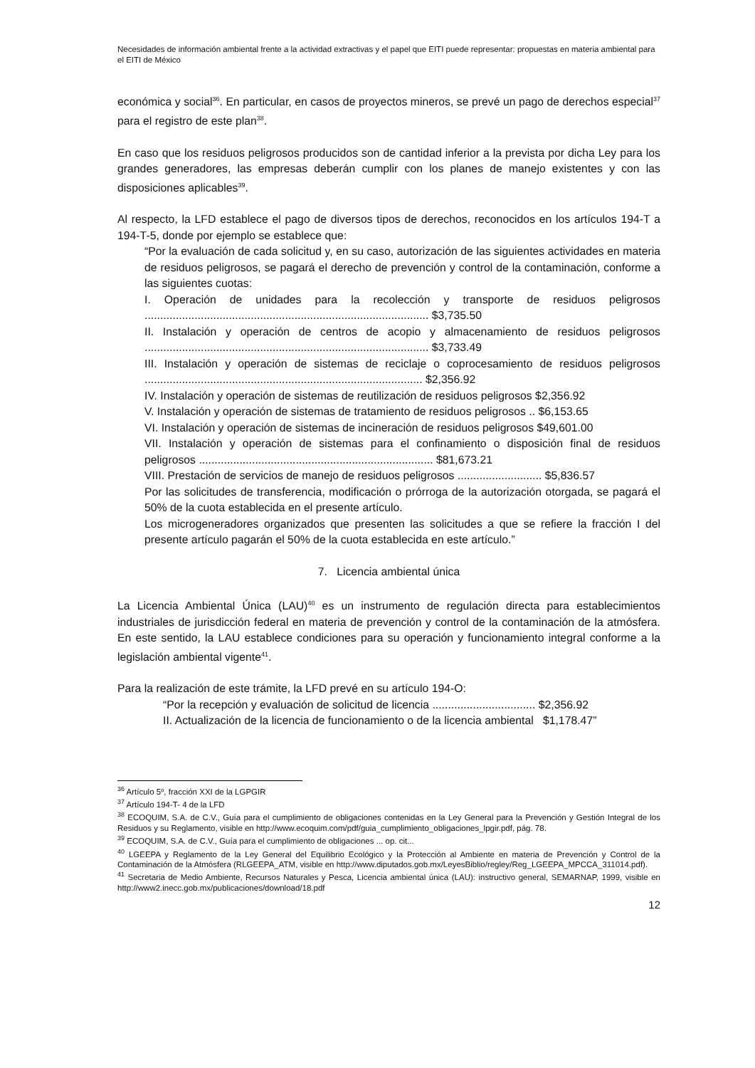Necesidades de información ambiental frente a la actividad extractivas y el papel que EITI puede representar: propuestas en materia ambiental para el EITI de México
económica y social<sup>36</sup>. En particular, en casos de proyectos mineros, se prevé un pago de derechos especial<sup>37</sup> para el registro de este plan<sup>38</sup>.
En caso que los residuos peligrosos producidos son de cantidad inferior a la prevista por dicha Ley para los grandes generadores, las empresas deberán cumplir con los planes de manejo existentes y con las disposiciones aplicables<sup>39</sup>.
Al respecto, la LFD establece el pago de diversos tipos de derechos, reconocidos en los artículos 194-T a 194-T-5, donde por ejemplo se establece que:
“Por la evaluación de cada solicitud y, en su caso, autorización de las siguientes actividades en materia de residuos peligrosos, se pagará el derecho de prevención y control de la contaminación, conforme a las siguientes cuotas:
I. Operación de unidades para la recolección y transporte de residuos peligrosos ........................................................................................... $3,735.50
II. Instalación y operación de centros de acopio y almacenamiento de residuos peligrosos ........................................................................................... $3,733.49
III. Instalación y operación de sistemas de reciclaje o coprocesamiento de residuos peligrosos ......................................................................................... $2,356.92
IV. Instalación y operación de sistemas de reutilización de residuos peligrosos $2,356.92
V. Instalación y operación de sistemas de tratamiento de residuos peligrosos .. $6,153.65
VI. Instalación y operación de sistemas de incineración de residuos peligrosos $49,601.00
VII. Instalación y operación de sistemas para el confinamiento o disposición final de residuos peligrosos ........................................................................... $81,673.21
VIII. Prestación de servicios de manejo de residuos peligrosos ........................... $5,836.57
Por las solicitudes de transferencia, modificación o prórroga de la autorización otorgada, se pagará el 50% de la cuota establecida en el presente artículo.
Los microgeneradores organizados que presenten las solicitudes a que se refiere la fracción I del presente artículo pagarán el 50% de la cuota establecida en este artículo.”
7. Licencia ambiental única
La Licencia Ambiental Única (LAU)<sup>40</sup> es un instrumento de regulación directa para establecimientos industriales de jurisdicción federal en materia de prevención y control de la contaminación de la atmósfera. En este sentido, la LAU establece condiciones para su operación y funcionamiento integral conforme a la legislación ambiental vigente<sup>41</sup>.
Para la realización de este trámite, la LFD prevé en su artículo 194-O:
“Por la recepción y evaluación de solicitud de licencia ................................. $2,356.92
II. Actualización de la licencia de funcionamiento o de la licencia ambiental $1,178.47”
<sup>36</sup> Artículo 5º, fracción XXI de la LGPGIR
<sup>37</sup> Artículo 194-T- 4 de la LFD
<sup>38</sup> ECOQUIM, S.A. de C.V., Guía para el cumplimiento de obligaciones contenidas en la Ley General para la Prevención y Gestión Integral de los Residuos y su Reglamento, visible en http://www.ecoquim.com/pdf/guia_cumplimiento_obligaciones_lpgir.pdf, pág. 78.
<sup>39</sup> ECOQUIM, S.A. de C.V., Guía para el cumplimiento de obligaciones ... op. cit...
<sup>40</sup> LGEEPA y Reglamento de la Ley General del Equilibrio Ecológico y la Protección al Ambiente en materia de Prevención y Control de la Contaminación de la Atmósfera (RLGEEPA_ATM, visible en http://www.diputados.gob.mx/LeyesBiblio/regley/Reg_LGEEPA_MPCCA_311014.pdf).
<sup>41</sup> Secretaria de Medio Ambiente, Recursos Naturales y Pesca, Licencia ambiental única (LAU): instructivo general, SEMARNAP, 1999, visible en http://www2.inecc.gob.mx/publicaciones/download/18.pdf
12